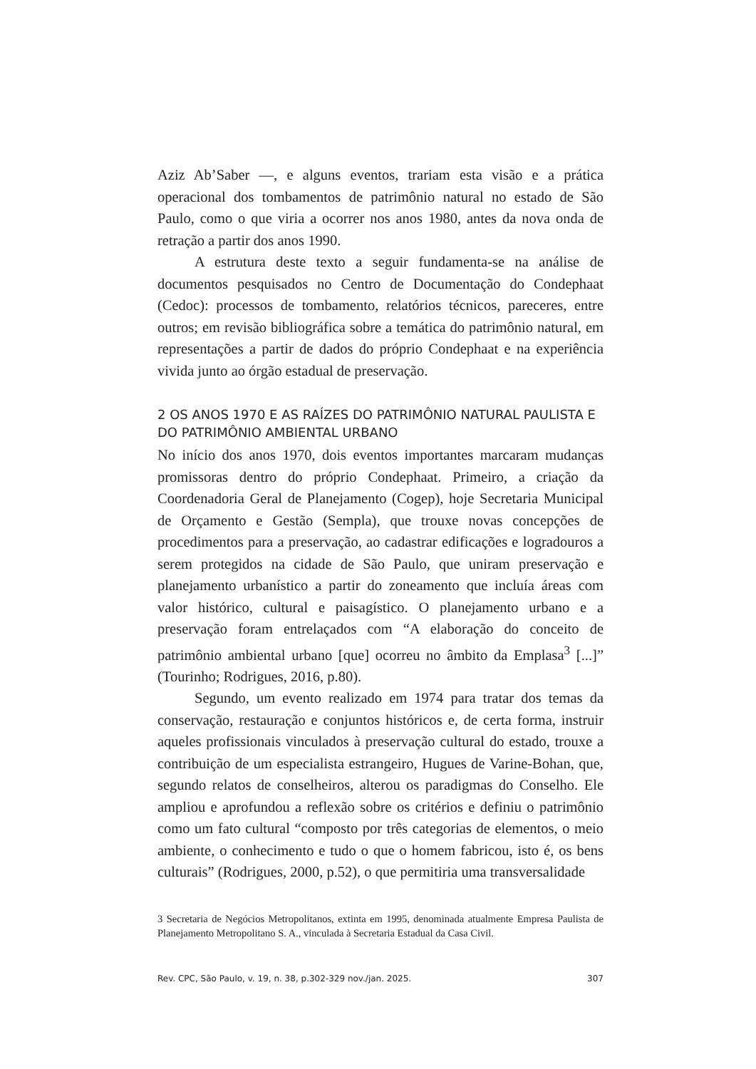Aziz Ab’Saber —, e alguns eventos, trariam esta visão e a prática operacional dos tombamentos de patrimônio natural no estado de São Paulo, como o que viria a ocorrer nos anos 1980, antes da nova onda de retração a partir dos anos 1990.
A estrutura deste texto a seguir fundamenta-se na análise de documentos pesquisados no Centro de Documentação do Condephaat (Cedoc): processos de tombamento, relatórios técnicos, pareceres, entre outros; em revisão bibliográfica sobre a temática do patrimônio natural, em representações a partir de dados do próprio Condephaat e na experiência vivida junto ao órgão estadual de preservação.
2 OS ANOS 1970 E AS RAÍZES DO PATRIMÔNIO NATURAL PAULISTA E DO PATRIMÔNIO AMBIENTAL URBANO
No início dos anos 1970, dois eventos importantes marcaram mudanças promissoras dentro do próprio Condephaat. Primeiro, a criação da Coordenadoria Geral de Planejamento (Cogep), hoje Secretaria Municipal de Orçamento e Gestão (Sempla), que trouxe novas concepções de procedimentos para a preservação, ao cadastrar edificações e logradouros a serem protegidos na cidade de São Paulo, que uniram preservação e planejamento urbanístico a partir do zoneamento que incluía áreas com valor histórico, cultural e paisagístico. O planejamento urbano e a preservação foram entrelaçados com “A elaboração do conceito de patrimônio ambiental urbano [que] ocorreu no âmbito da Emplasa<sup>3</sup> [...]” (Tourinho; Rodrigues, 2016, p.80).
Segundo, um evento realizado em 1974 para tratar dos temas da conservação, restauração e conjuntos históricos e, de certa forma, instruir aqueles profissionais vinculados à preservação cultural do estado, trouxe a contribuição de um especialista estrangeiro, Hugues de Varine-Bohan, que, segundo relatos de conselheiros, alterou os paradigmas do Conselho. Ele ampliou e aprofundou a reflexão sobre os critérios e definiu o patrimônio como um fato cultural “composto por três categorias de elementos, o meio ambiente, o conhecimento e tudo o que o homem fabricou, isto é, os bens culturais” (Rodrigues, 2000, p.52), o que permitiria uma transversalidade
3 Secretaria de Negócios Metropolitanos, extinta em 1995, denominada atualmente Empresa Paulista de Planejamento Metropolitano S. A., vinculada à Secretaria Estadual da Casa Civil.
Rev. CPC, São Paulo, v. 19, n. 38, p.302-329 nov./jan. 2025. 307